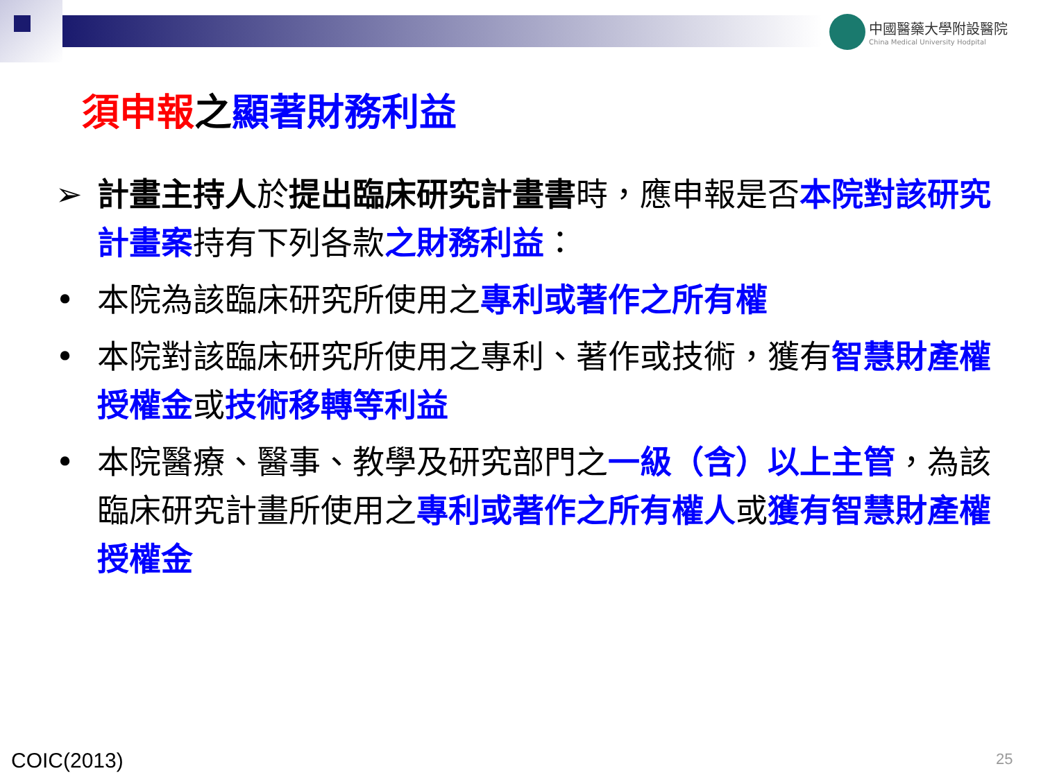中國醫藥大學附設醫院 China Medical University Hodpital
須申報之顯著財務利益
➢ 計畫主持人於提出臨床研究計畫書時，應申報是否本院對該研究計畫案持有下列各款之財務利益：
• 本院為該臨床研究所使用之專利或著作之所有權
• 本院對該臨床研究所使用之專利、著作或技術，獲有智慧財產權授權金或技術移轉等利益
• 本院醫療、醫事、教學及研究部門之一級（含）以上主管，為該臨床研究計畫所使用之專利或著作之所有權人或獲有智慧財產權授權金
COIC(2013) 25